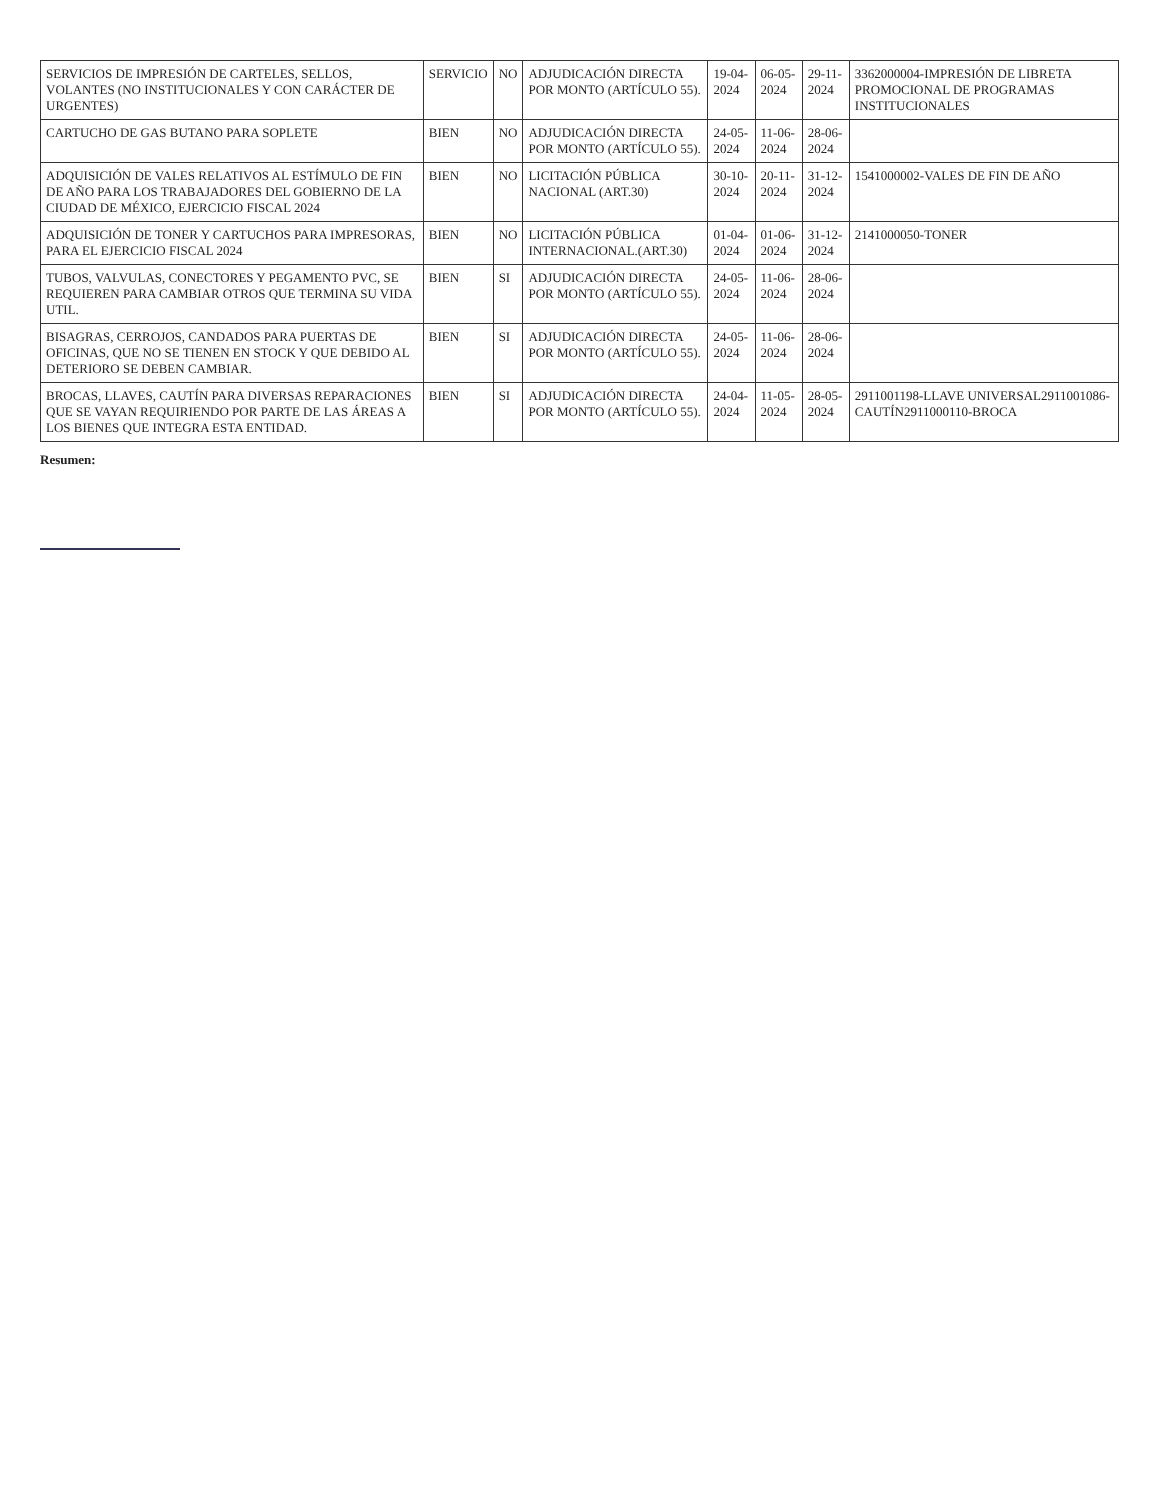| SERVICIOS DE IMPRESIÓN DE CARTELES, SELLOS, VOLANTES (NO INSTITUCIONALES Y CON CARÁCTER DE URGENTES) | SERVICIO | NO | ADJUDICACIÓN DIRECTA POR MONTO (ARTÍCULO 55). | 19-04-2024 | 06-05-2024 | 29-11-2024 | 3362000004-IMPRESIÓN DE LIBRETA PROMOCIONAL DE PROGRAMAS INSTITUCIONALES |
| CARTUCHO DE GAS BUTANO PARA SOPLETE | BIEN | NO | ADJUDICACIÓN DIRECTA POR MONTO (ARTÍCULO 55). | 24-05-2024 | 11-06-2024 | 28-06-2024 | |
| ADQUISICIÓN DE VALES RELATIVOS AL ESTÍMULO DE FIN DE AÑO PARA LOS TRABAJADORES DEL GOBIERNO DE LA CIUDAD DE MÉXICO, EJERCICIO FISCAL 2024 | BIEN | NO | LICITACIÓN PÚBLICA NACIONAL (ART.30) | 30-10-2024 | 20-11-2024 | 31-12-2024 | 1541000002-VALES DE FIN DE AÑO |
| ADQUISICIÓN DE TONER Y CARTUCHOS PARA IMPRESORAS, PARA EL EJERCICIO FISCAL 2024 | BIEN | NO | LICITACIÓN PÚBLICA INTERNACIONAL.(ART.30) | 01-04-2024 | 01-06-2024 | 31-12-2024 | 2141000050-TONER |
| TUBOS, VALVULAS, CONECTORES Y PEGAMENTO PVC, SE REQUIEREN PARA CAMBIAR OTROS QUE TERMINA SU VIDA UTIL. | BIEN | SI | ADJUDICACIÓN DIRECTA POR MONTO (ARTÍCULO 55). | 24-05-2024 | 11-06-2024 | 28-06-2024 | |
| BISAGRAS, CERROJOS, CANDADOS PARA PUERTAS DE OFICINAS, QUE NO SE TIENEN EN STOCK Y QUE DEBIDO AL DETERIORO SE DEBEN CAMBIAR. | BIEN | SI | ADJUDICACIÓN DIRECTA POR MONTO (ARTÍCULO 55). | 24-05-2024 | 11-06-2024 | 28-06-2024 | |
| BROCAS, LLAVES, CAUTÍN PARA DIVERSAS REPARACIONES QUE SE VAYAN REQUIRIENDO POR PARTE DE LAS ÁREAS A LOS BIENES QUE INTEGRA ESTA ENTIDAD. | BIEN | SI | ADJUDICACIÓN DIRECTA POR MONTO (ARTÍCULO 55). | 24-04-2024 | 11-05-2024 | 28-05-2024 | 2911001198-LLAVE UNIVERSAL2911001086-CAUTÍN2911000110-BROCA |
Resumen: